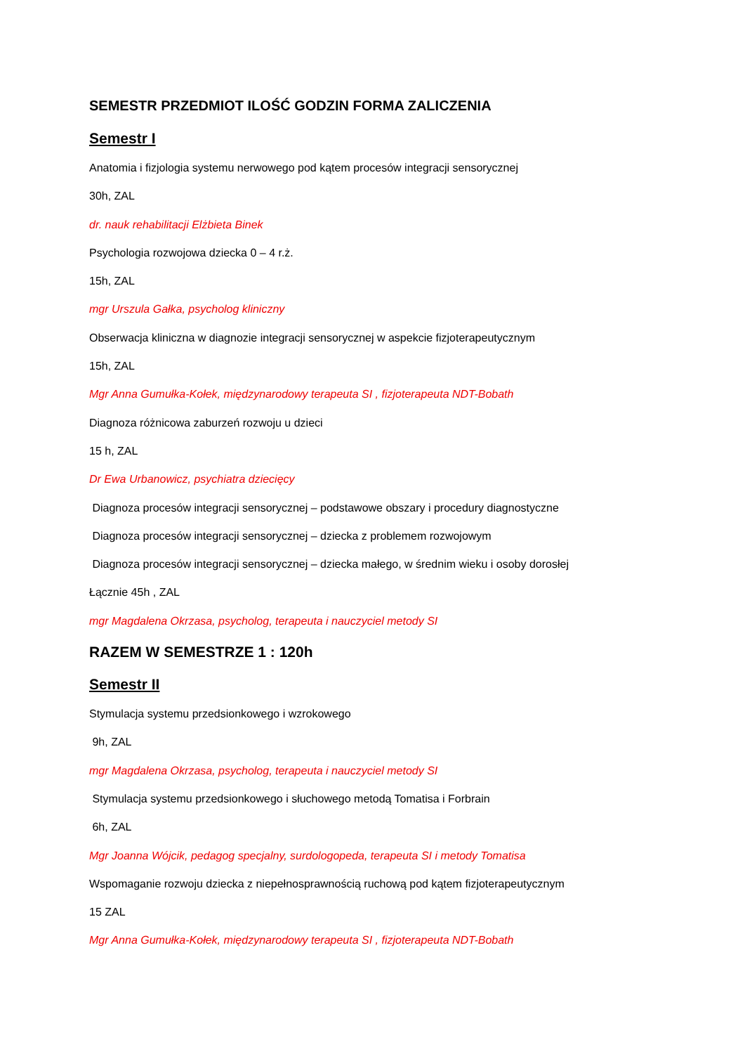SEMESTR PRZEDMIOT ILOŚĆ GODZIN FORMA ZALICZENIA
Semestr I
Anatomia i fizjologia systemu nerwowego pod kątem procesów integracji sensorycznej
30h, ZAL
dr. nauk rehabilitacji Elżbieta Binek
Psychologia rozwojowa dziecka 0 – 4 r.ż.
15h, ZAL
mgr Urszula Gałka, psycholog kliniczny
Obserwacja kliniczna w diagnozie integracji sensorycznej w aspekcie fizjoterapeutycznym
15h, ZAL
Mgr Anna Gumułka-Kołek, międzynarodowy terapeuta SI , fizjoterapeuta NDT-Bobath
Diagnoza różnicowa zaburzeń rozwoju u dzieci
15 h, ZAL
Dr Ewa Urbanowicz, psychiatra dziecięcy
Diagnoza procesów integracji sensorycznej – podstawowe obszary i procedury diagnostyczne
Diagnoza procesów integracji sensorycznej – dziecka z problemem rozwojowym
Diagnoza procesów integracji sensorycznej – dziecka małego, w średnim wieku i osoby dorosłej
Łącznie 45h , ZAL
mgr Magdalena Okrzasa, psycholog, terapeuta i nauczyciel metody SI
RAZEM W SEMESTRZE 1 : 120h
Semestr II
Stymulacja systemu przedsionkowego i wzrokowego
9h, ZAL
mgr Magdalena Okrzasa, psycholog, terapeuta i nauczyciel metody SI
Stymulacja systemu przedsionkowego i słuchowego metodą Tomatisa i Forbrain
6h, ZAL
Mgr Joanna Wójcik, pedagog specjalny, surdologopeda, terapeuta SI i metody Tomatisa
Wspomaganie rozwoju dziecka z niepełnosprawnością ruchową pod kątem fizjoterapeutycznym
15 ZAL
Mgr Anna Gumułka-Kołek, międzynarodowy terapeuta SI , fizjoterapeuta NDT-Bobath